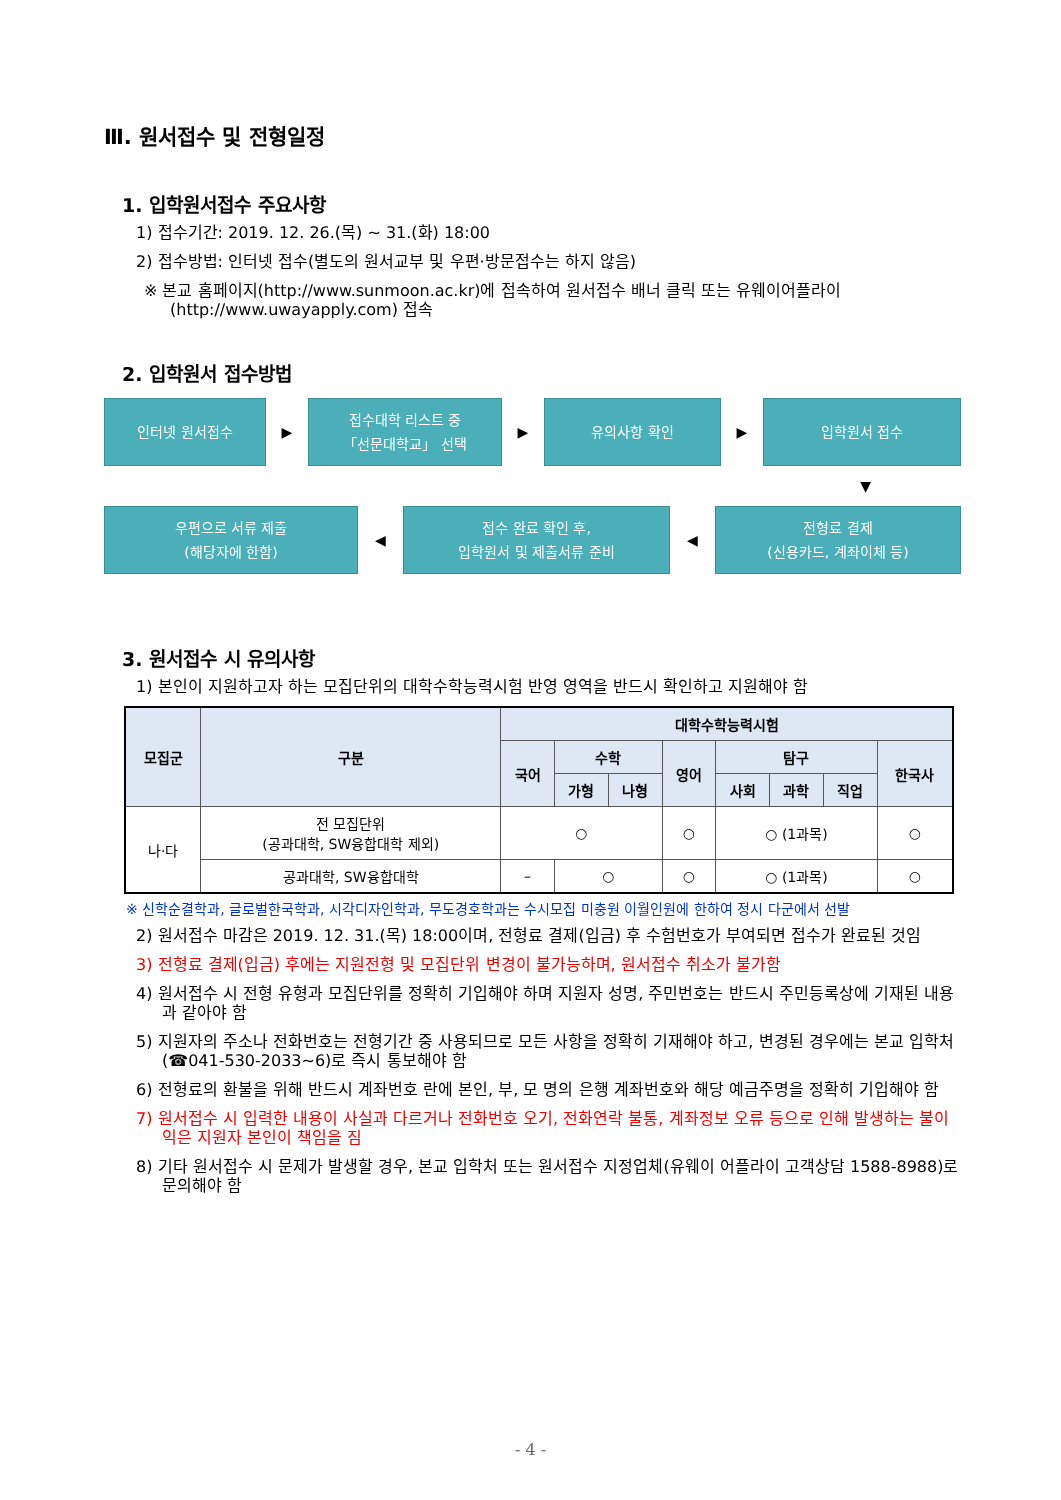Ⅲ. 원서접수 및 전형일정
1. 입학원서접수 주요사항
1) 접수기간: 2019. 12. 26.(목) ~ 31.(화) 18:00
2) 접수방법: 인터넷 접수(별도의 원서교부 및 우편·방문접수는 하지 않음)
※ 본교 홈페이지(http://www.sunmoon.ac.kr)에 접속하여 원서접수 배너 클릭 또는 유웨이어플라이
(http://www.uwayapply.com) 접속
2. 입학원서 접수방법
인터넷 원서접수
▶
접수대학 리스트 중
「선문대학교」 선택
▶
유의사항 확인
▶
입학원서 접수
▼
우편으로 서류 제출
(해당자에 한함)
◀
접수 완료 확인 후,
입학원서 및 제출서류 준비
◀
전형료 결제
(신용카드, 계좌이체 등)
3. 원서접수 시 유의사항
1) 본인이 지원하고자 하는 모집단위의 대학수학능력시험 반영 영역을 반드시 확인하고 지원해야 함
| 모집군 | 구분 | 대학수학능력시험 | | | | | | | |
| --- | --- | --- | --- | --- | --- | --- | --- | --- | --- |
| | | 국어 | 수학 | | 영어 | 탐구 | | | 한국사 |
| | | | 가형 | 나형 | | 사회 | 과학 | 직업 | |
| 나·다 | 전 모집단위 (공과대학, SW융합대학 제외) | ○ | | | ○ | ○ (1과목) | | | ○ |
| | 공과대학, SW융합대학 | – | ○ | | ○ | ○ (1과목) | | | ○ |
※ 신학순결학과, 글로벌한국학과, 시각디자인학과, 무도경호학과는 수시모집 미충원 이월인원에 한하여 정시 다군에서 선발
2) 원서접수 마감은 2019. 12. 31.(목) 18:00이며, 전형료 결제(입금) 후 수험번호가 부여되면 접수가 완료된 것임
3) 전형료 결제(입금) 후에는 지원전형 및 모집단위 변경이 불가능하며, 원서접수 취소가 불가함
4) 원서접수 시 전형 유형과 모집단위를 정확히 기입해야 하며 지원자 성명, 주민번호는 반드시 주민등록상에 기재된 내용과 같아야 함
5) 지원자의 주소나 전화번호는 전형기간 중 사용되므로 모든 사항을 정확히 기재해야 하고, 변경된 경우에는 본교 입학처(☎041-530-2033~6)로 즉시 통보해야 함
6) 전형료의 환불을 위해 반드시 계좌번호 란에 본인, 부, 모 명의 은행 계좌번호와 해당 예금주명을 정확히 기입해야 함
7) 원서접수 시 입력한 내용이 사실과 다르거나 전화번호 오기, 전화연락 불통, 계좌정보 오류 등으로 인해 발생하는 불이익은 지원자 본인이 책임을 짐
8) 기타 원서접수 시 문제가 발생할 경우, 본교 입학처 또는 원서접수 지정업체(유웨이 어플라이 고객상담 1588-8988)로 문의해야 함
- 4 -